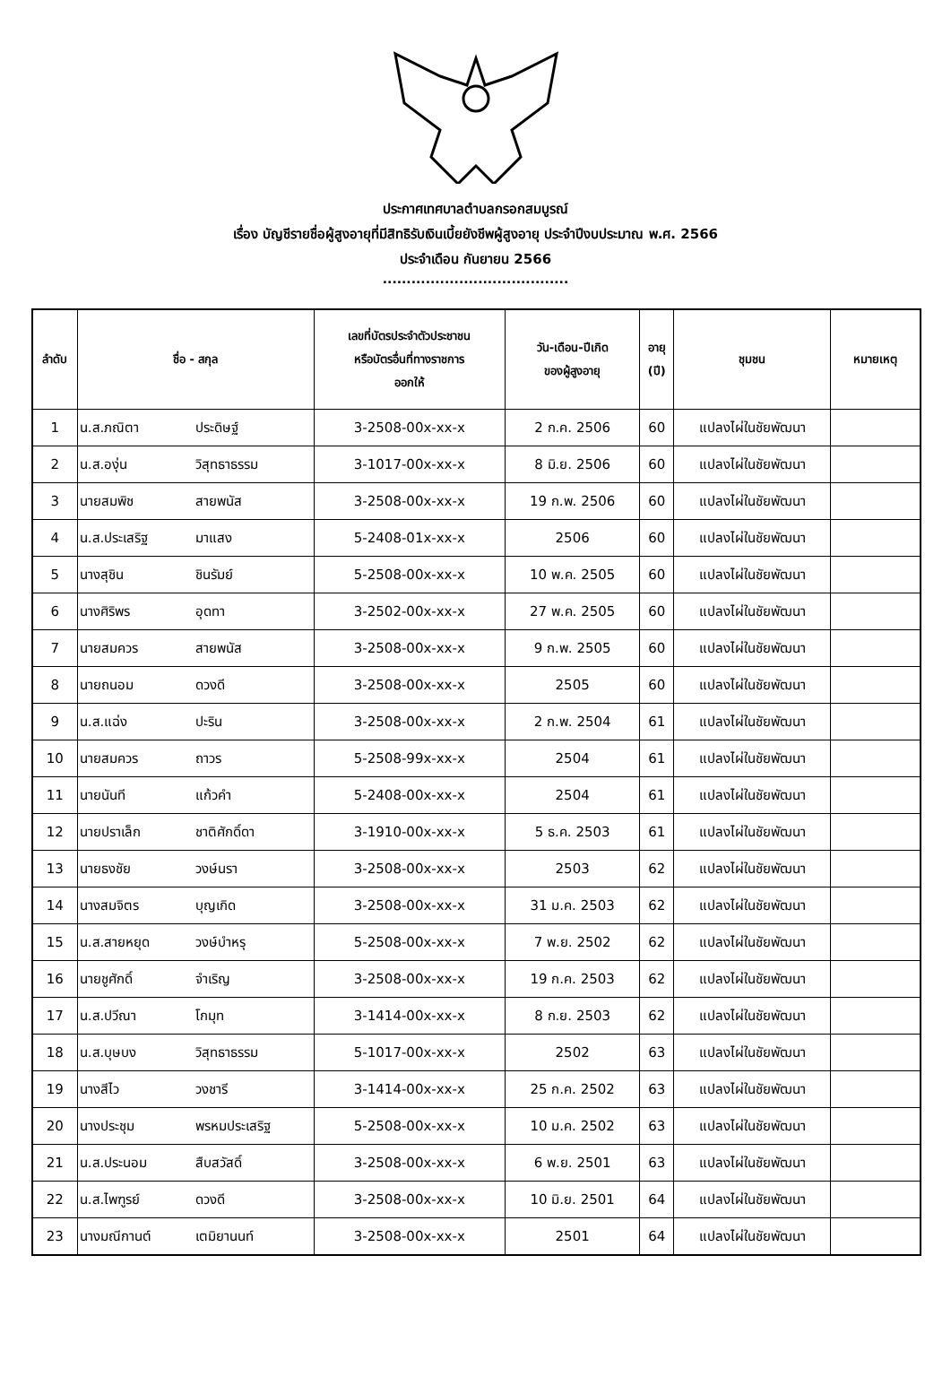ประกาศเทศบาลตำบลกรอกสมบูรณ์
เรื่อง บัญชีรายชื่อผู้สูงอายุที่มีสิทธิรับเงินเบี้ยยังชีพผู้สูงอายุ ประจำปีงบประมาณ พ.ศ. 2566
ประจำเดือน กันยายน 2566
.......................................
| ลำดับ | ชื่อ - สกุล | | เลขที่บัตรประจำตัวประชาชน หรือบัตรอื่นที่ทางราชการ ออกให้ | วัน-เดือน-ปีเกิด ของผู้สูงอายุ | อายุ (ปี) | ชุมชน | หมายเหตุ |
| --- | --- | --- | --- | --- | --- | --- | --- |
| 1 | น.ส.ภณิตา | ประดิษฐ์ | 3-2508-00x-xx-x | 2 ก.ค. 2506 | 60 | แปลงไผ่ในชัยพัฒนา | |
| 2 | น.ส.องุ่น | วิสุทธาธรรม | 3-1017-00x-xx-x | 8 มิ.ย. 2506 | 60 | แปลงไผ่ในชัยพัฒนา | |
| 3 | นายสมพิช | สายพนัส | 3-2508-00x-xx-x | 19 ก.พ. 2506 | 60 | แปลงไผ่ในชัยพัฒนา | |
| 4 | น.ส.ประเสริฐ | มาแสง | 5-2408-01x-xx-x | 2506 | 60 | แปลงไผ่ในชัยพัฒนา | |
| 5 | นางสุชิน | ชินรัมย์ | 5-2508-00x-xx-x | 10 พ.ค. 2505 | 60 | แปลงไผ่ในชัยพัฒนา | |
| 6 | นางศิริพร | อุดทา | 3-2502-00x-xx-x | 27 พ.ค. 2505 | 60 | แปลงไผ่ในชัยพัฒนา | |
| 7 | นายสมควร | สายพนัส | 3-2508-00x-xx-x | 9 ก.พ. 2505 | 60 | แปลงไผ่ในชัยพัฒนา | |
| 8 | นายถนอม | ดวงดี | 3-2508-00x-xx-x | 2505 | 60 | แปลงไผ่ในชัยพัฒนา | |
| 9 | น.ส.แฉ่ง | ปะริน | 3-2508-00x-xx-x | 2 ก.พ. 2504 | 61 | แปลงไผ่ในชัยพัฒนา | |
| 10 | นายสมควร | ถาวร | 5-2508-99x-xx-x | 2504 | 61 | แปลงไผ่ในชัยพัฒนา | |
| 11 | นายนันที | แก้วคำ | 5-2408-00x-xx-x | 2504 | 61 | แปลงไผ่ในชัยพัฒนา | |
| 12 | นายปราเล็ก | ชาติศักดิ์ดา | 3-1910-00x-xx-x | 5 ธ.ค. 2503 | 61 | แปลงไผ่ในชัยพัฒนา | |
| 13 | นายธงชัย | วงษ์นรา | 3-2508-00x-xx-x | 2503 | 62 | แปลงไผ่ในชัยพัฒนา | |
| 14 | นางสมจิตร | บุญเกิด | 3-2508-00x-xx-x | 31 ม.ค. 2503 | 62 | แปลงไผ่ในชัยพัฒนา | |
| 15 | น.ส.สายหยุด | วงษ์บำหรุ | 5-2508-00x-xx-x | 7 พ.ย. 2502 | 62 | แปลงไผ่ในชัยพัฒนา | |
| 16 | นายชูศักดิ์ | จำเริญ | 3-2508-00x-xx-x | 19 ก.ค. 2503 | 62 | แปลงไผ่ในชัยพัฒนา | |
| 17 | น.ส.ปวีณา | โกมุท | 3-1414-00x-xx-x | 8 ก.ย. 2503 | 62 | แปลงไผ่ในชัยพัฒนา | |
| 18 | น.ส.บุษบง | วิสุทธาธรรม | 5-1017-00x-xx-x | 2502 | 63 | แปลงไผ่ในชัยพัฒนา | |
| 19 | นางสีไว | วงชารี | 3-1414-00x-xx-x | 25 ก.ค. 2502 | 63 | แปลงไผ่ในชัยพัฒนา | |
| 20 | นางประชุม | พรหมประเสริฐ | 5-2508-00x-xx-x | 10 ม.ค. 2502 | 63 | แปลงไผ่ในชัยพัฒนา | |
| 21 | น.ส.ประนอม | สืบสวัสดิ์ | 3-2508-00x-xx-x | 6 พ.ย. 2501 | 63 | แปลงไผ่ในชัยพัฒนา | |
| 22 | น.ส.ไพฑูรย์ | ดวงดี | 3-2508-00x-xx-x | 10 มิ.ย. 2501 | 64 | แปลงไผ่ในชัยพัฒนา | |
| 23 | นางมณีกานต์ | เตมิยานนท์ | 3-2508-00x-xx-x | 2501 | 64 | แปลงไผ่ในชัยพัฒนา | |